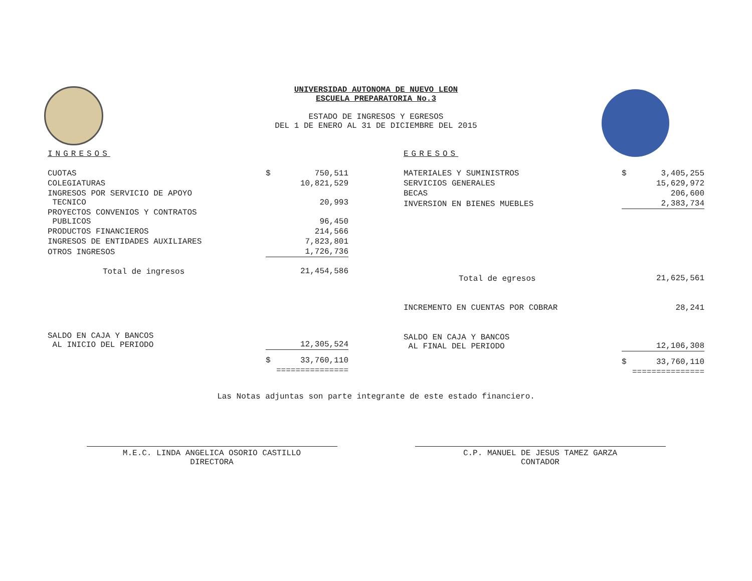UNIVERSIDAD AUTONOMA DE NUEVO LEON
ESCUELA PREPARATORIA No.3
ESTADO DE INGRESOS Y EGRESOS
DEL 1 DE ENERO AL 31 DE DICIEMBRE DEL 2015
INGRESOS
| CUOTAS | $ | 750,511 |
| COLEGIATURAS | | 10,821,529 |
| INGRESOS POR SERVICIO DE APOYO TECNICO | | 20,993 |
| PROYECTOS CONVENIOS Y CONTRATOS PUBLICOS | | 96,450 |
| PRODUCTOS FINANCIEROS | | 214,566 |
| INGRESOS DE ENTIDADES AUXILIARES | | 7,823,801 |
| OTROS INGRESOS | | 1,726,736 |
| Total de ingresos | | 21,454,586 |
| SALDO EN CAJA Y BANCOS AL INICIO DEL PERIODO | | 12,305,524 |
| | $ | 33,760,110 |
| | =============== | |
EGRESOS
| MATERIALES Y SUMINISTROS | $ | 3,405,255 |
| SERVICIOS GENERALES | | 15,629,972 |
| BECAS | | 206,600 |
| INVERSION EN BIENES MUEBLES | | 2,383,734 |
| Total de egresos | | 21,625,561 |
| INCREMENTO EN CUENTAS POR COBRAR | | 28,241 |
| SALDO EN CAJA Y BANCOS AL FINAL DEL PERIODO | | 12,106,308 |
| | $ | 33,760,110 |
| | =============== | |
Las Notas adjuntas son parte integrante de este estado financiero.
M.E.C. LINDA ANGELICA OSORIO CASTILLO
DIRECTORA
C.P. MANUEL DE JESUS TAMEZ GARZA
CONTADOR